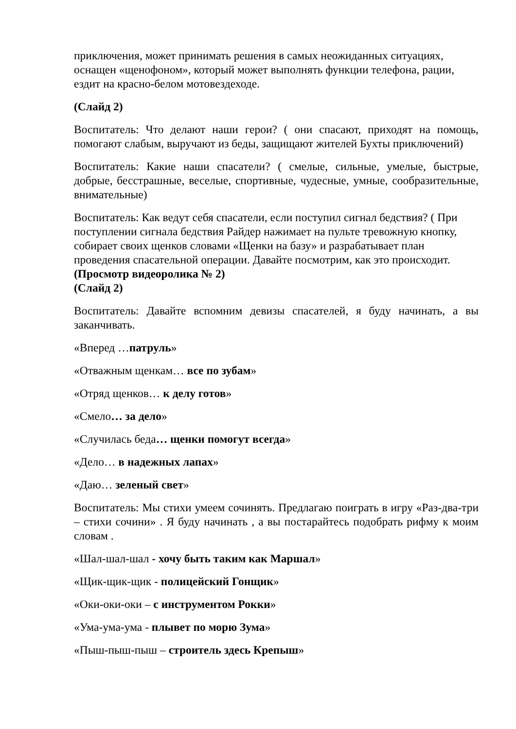приключения, может принимать решения в самых неожиданных ситуациях, оснащен «щенофоном», который может выполнять функции телефона, рации, ездит на красно-белом мотовездеходе.
(Слайд 2)
Воспитатель: Что делают наши герои? ( они спасают, приходят на помощь, помогают слабым, выручают из беды, защищают жителей Бухты приключений)
Воспитатель: Какие наши спасатели? ( смелые, сильные, умелые, быстрые, добрые, бесстрашные, веселые, спортивные, чудесные, умные, сообразительные, внимательные)
Воспитатель: Как ведут себя спасатели, если поступил сигнал бедствия? ( При поступлении сигнала бедствия Райдер нажимает на пульте тревожную кнопку, собирает своих щенков словами «Щенки на базу» и разрабатывает план проведения спасательной операции. Давайте посмотрим, как это происходит.
(Просмотр видеоролика № 2)
(Слайд 2)
Воспитатель: Давайте вспомним девизы спасателей, я буду начинать, а вы заканчивать.
«Вперед …патруль»
«Отважным щенкам… все по зубам»
«Отряд щенков… к делу готов»
«Смело… за дело»
«Случилась беда… щенки помогут всегда»
«Дело… в надежных лапах»
«Даю… зеленый свет»
Воспитатель: Мы стихи умеем сочинять. Предлагаю поиграть в игру «Раз-два-три – стихи сочини» . Я буду начинать , а вы постарайтесь подобрать рифму к моим словам .
«Шал-шал-шал - хочу быть таким как Маршал»
«Щик-щик-щик - полицейский Гонщик»
«Оки-оки-оки – с инструментом Рокки»
«Ума-ума-ума - плывет по морю Зума»
«Пыш-пыш-пыш – строитель здесь Крепыш»